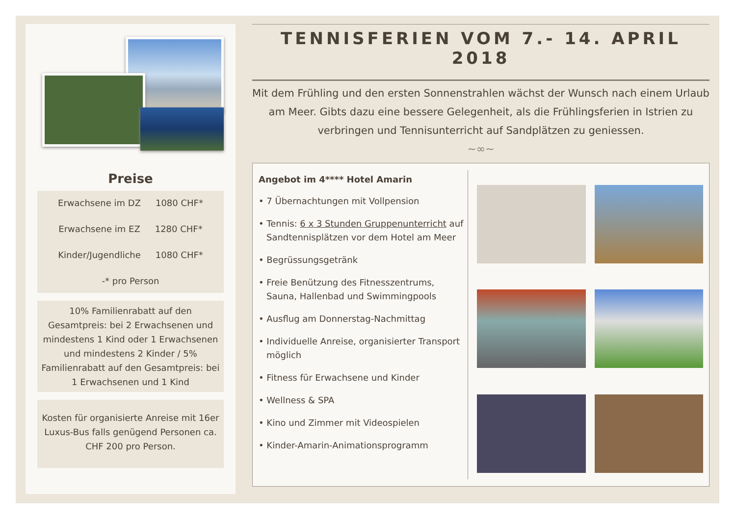Preise
Erwachsene im DZ 1080 CHF*
Erwachsene im EZ 1280 CHF*
Kinder/Jugendliche 1080 CHF*
-* pro Person
10% Familienrabatt auf den Gesamtpreis: bei 2 Erwachsenen und mindestens 1 Kind oder 1 Erwachsenen und mindestens 2 Kinder / 5% Familienrabatt auf den Gesamtpreis: bei 1 Erwachsenen und 1 Kind
Kosten für organisierte Anreise mit 16er Luxus-Bus falls genügend Personen ca. CHF 200 pro Person.
TENNISFERIEN VOM 7.- 14. APRIL 2018
Mit dem Frühling und den ersten Sonnenstrahlen wächst der Wunsch nach einem Urlaub am Meer. Gibts dazu eine bessere Gelegenheit, als die Frühlingsferien in Istrien zu verbringen und Tennisunterricht auf Sandplätzen zu geniessen.
~∞~
Angebot im 4**** Hotel Amarin
• 7 Übernachtungen mit Vollpension
• Tennis: 6 x 3 Stunden Gruppenunterricht auf Sandtennisplätzen vor dem Hotel am Meer
• Begrüssungsgetränk
• Freie Benützung des Fitnesszentrums, Sauna, Hallenbad und Swimmingpools
• Ausflug am Donnerstag-Nachmittag
• Individuelle Anreise, organisierter Transport möglich
• Fitness für Erwachsene und Kinder
• Wellness & SPA
• Kino und Zimmer mit Videospielen
• Kinder-Amarin-Animationsprogramm